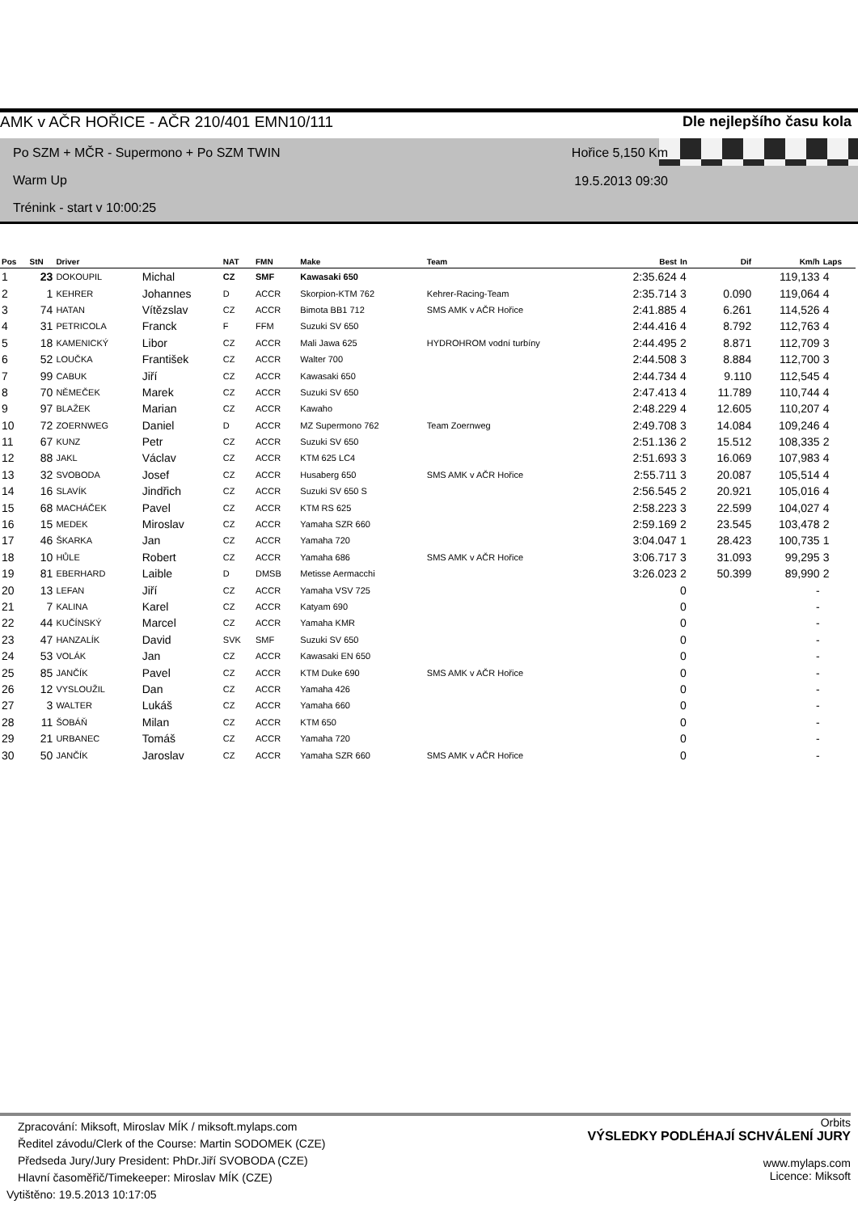AMK v AČR HOŘICE - AČR 210/401 EMN10/111 Dle nejlepšího času kola
Po SZM + MČR - Supermono + Po SZM TWIN
Hořice 5,150 Km
Warm Up
19.5.2013 09:30
Trénink - start v 10:00:25
| Pos | StN | Driver | | NAT | FMN | Make | Team | Best | In | Dif | Km/h | Laps |
| --- | --- | --- | --- | --- | --- | --- | --- | --- | --- | --- | --- | --- |
| 1 | 23 | DOKOUPIL | Michal | CZ | SMF | Kawasaki 650 | | 2:35.624 | 4 | | 119,133 | 4 |
| 2 | 1 | KEHRER | Johannes | D | ACCR | Skorpion-KTM 762 | Kehrer-Racing-Team | 2:35.714 | 3 | 0.090 | 119,064 | 4 |
| 3 | 74 | HATAN | Vítězslav | CZ | ACCR | Bimota BB1 712 | SMS AMK v AČR Hořice | 2:41.885 | 4 | 6.261 | 114,526 | 4 |
| 4 | 31 | PETRICOLA | Franck | F | FFM | Suzuki SV 650 | | 2:44.416 | 4 | 8.792 | 112,763 | 4 |
| 5 | 18 | KAMENICKÝ | Libor | CZ | ACCR | Mali Jawa 625 | HYDROHROM vodní turbíny | 2:44.495 | 2 | 8.871 | 112,709 | 3 |
| 6 | 52 | LOUČKA | František | CZ | ACCR | Walter 700 | | 2:44.508 | 3 | 8.884 | 112,700 | 3 |
| 7 | 99 | CABUK | Jiří | CZ | ACCR | Kawasaki 650 | | 2:44.734 | 4 | 9.110 | 112,545 | 4 |
| 8 | 70 | NĚMEČEK | Marek | CZ | ACCR | Suzuki SV 650 | | 2:47.413 | 4 | 11.789 | 110,744 | 4 |
| 9 | 97 | BLAŽEK | Marian | CZ | ACCR | Kawaho | | 2:48.229 | 4 | 12.605 | 110,207 | 4 |
| 10 | 72 | ZOERNWEG | Daniel | D | ACCR | MZ Supermono 762 | Team Zoernweg | 2:49.708 | 3 | 14.084 | 109,246 | 4 |
| 11 | 67 | KUNZ | Petr | CZ | ACCR | Suzuki SV 650 | | 2:51.136 | 2 | 15.512 | 108,335 | 2 |
| 12 | 88 | JAKL | Václav | CZ | ACCR | KTM 625 LC4 | | 2:51.693 | 3 | 16.069 | 107,983 | 4 |
| 13 | 32 | SVOBODA | Josef | CZ | ACCR | Husaberg 650 | SMS AMK v AČR Hořice | 2:55.711 | 3 | 20.087 | 105,514 | 4 |
| 14 | 16 | SLAVÍK | Jindřich | CZ | ACCR | Suzuki SV 650 S | | 2:56.545 | 2 | 20.921 | 105,016 | 4 |
| 15 | 68 | MACHÁČEK | Pavel | CZ | ACCR | KTM RS 625 | | 2:58.223 | 3 | 22.599 | 104,027 | 4 |
| 16 | 15 | MEDEK | Miroslav | CZ | ACCR | Yamaha SZR 660 | | 2:59.169 | 2 | 23.545 | 103,478 | 2 |
| 17 | 46 | ŠKARKA | Jan | CZ | ACCR | Yamaha 720 | | 3:04.047 | 1 | 28.423 | 100,735 | 1 |
| 18 | 10 | HŮLE | Robert | CZ | ACCR | Yamaha 686 | SMS AMK v AČR Hořice | 3:06.717 | 3 | 31.093 | 99,295 | 3 |
| 19 | 81 | EBERHARD | Laible | D | DMSB | Metisse Aermacchi | | 3:26.023 | 2 | 50.399 | 89,990 | 2 |
| 20 | 13 | LEFAN | Jiří | CZ | ACCR | Yamaha VSV 725 | | | 0 | | - | |
| 21 | 7 | KALINA | Karel | CZ | ACCR | Katyam 690 | | | 0 | | - | |
| 22 | 44 | KUČÍNSKÝ | Marcel | CZ | ACCR | Yamaha KMR | | | 0 | | - | |
| 23 | 47 | HANZALÍK | David | SVK | SMF | Suzuki SV 650 | | | 0 | | - | |
| 24 | 53 | VOLÁK | Jan | CZ | ACCR | Kawasaki EN 650 | | | 0 | | - | |
| 25 | 85 | JANČÍK | Pavel | CZ | ACCR | KTM Duke 690 | SMS AMK v AČR Hořice | | 0 | | - | |
| 26 | 12 | VYSLOUŽIL | Dan | CZ | ACCR | Yamaha 426 | | | 0 | | - | |
| 27 | 3 | WALTER | Lukáš | CZ | ACCR | Yamaha 660 | | | 0 | | - | |
| 28 | 11 | ŠOBÁŇ | Milan | CZ | ACCR | KTM 650 | | | 0 | | - | |
| 29 | 21 | URBANEC | Tomáš | CZ | ACCR | Yamaha 720 | | | 0 | | - | |
| 30 | 50 | JANČÍK | Jaroslav | CZ | ACCR | Yamaha SZR 660 | SMS AMK v AČR Hořice | | 0 | | - | |
Zpracování: Miksoft, Miroslav MÍK / miksoft.mylaps.com
Ředitel závodu/Clerk of the Course: Martin SODOMEK (CZE)
Předseda Jury/Jury President: PhDr.Jiří SVOBODA (CZE)
Hlavní časoměřič/Timekeeper: Miroslav MÍK (CZE)
Vytištěno: 19.5.2013 10:17:05
Orbits
VÝSLEDKY PODLÉHAJÍ SCHVÁLENÍ JURY
www.mylaps.com
Licence: Miksoft